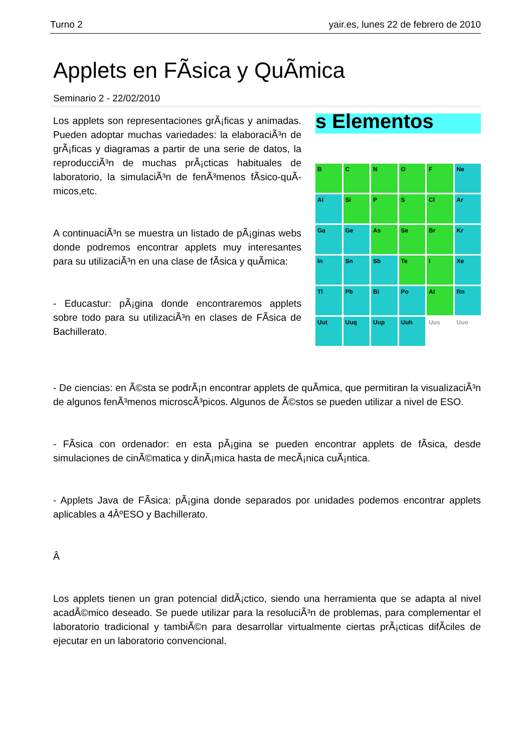Turno 2 yair.es, lunes 22 de febrero de 2010
Applets en FÃ­sica y QuÃ­mica
Seminario 2 - 22/02/2010
s Elementos
B
C
N
O
F
Ne
Al
Si
P
S
Cl
Ar
Ga
Ge
As
Se
Br
Kr
In
Sn
Sb
Te
I
Xe
Tl
Pb
Bi
Po
At
Rn
Uut
Uuq
Uup
Uuh
Uus
Uuo
Los applets son representaciones grÃ¡ficas y animadas. Pueden adoptar muchas variedades: la elaboraciÃ³n de grÃ¡ficas y diagramas a partir de una serie de datos, la reproducciÃ³n de muchas prÃ¡cticas habituales de laboratorio, la simulaciÃ³n de fenÃ³menos fÃ­sico-quÃ­micos,etc.
A continuaciÃ³n se muestra un listado de pÃ¡ginas webs donde podremos encontrar applets muy interesantes para su utilizaciÃ³n en una clase de fÃ­sica y quÃ­mica:
- Educastur: pÃ¡gina donde encontraremos applets sobre todo para su utilizaciÃ³n en clases de FÃ­sica de Bachillerato.
- De ciencias: en Ã©sta se podrÃ¡n encontrar applets de quÃ­mica, que permitiran la visualizaciÃ³n de algunos fenÃ³menos microscÃ³picos. Algunos de Ã©stos se pueden utilizar a nivel de ESO.
- FÃ­sica con ordenador: en esta pÃ¡gina se pueden encontrar applets de fÃ­sica, desde simulaciones de cinÃ©matica y dinÃ¡mica hasta de mecÃ¡nica cuÃ¡ntica.
- Applets Java de FÃ­sica: pÃ¡gina donde separados por unidades podemos encontrar applets aplicables a 4ÂºESO y Bachillerato.
Â
Los applets tienen un gran potencial didÃ¡ctico, siendo una herramienta que se adapta al nivel acadÃ©mico deseado. Se puede utilizar para la resoluciÃ³n de problemas, para complementar el laboratorio tradicional y tambiÃ©n para desarrollar virtualmente ciertas prÃ¡cticas difÃ­ciles de ejecutar en un laboratorio convencional.